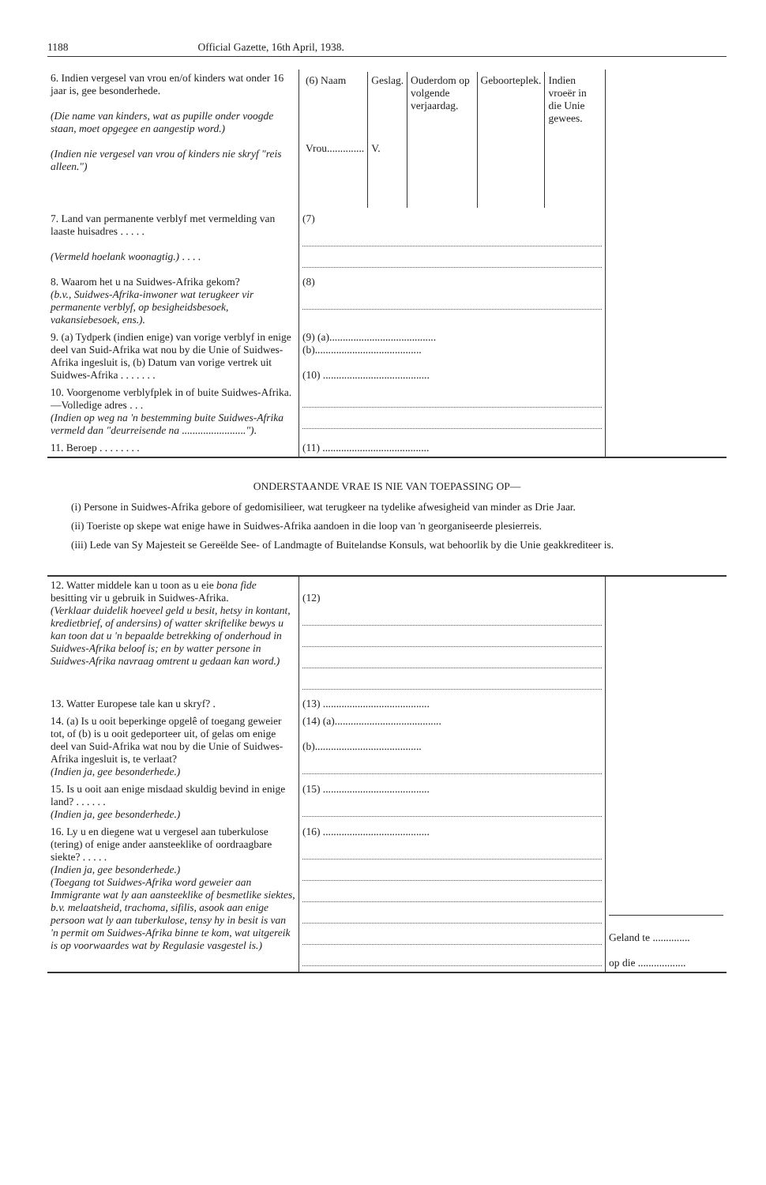1188 Official Gazette, 16th April, 1938.
| 6. Indien vergesel van vrou en/of kinders wat onder 16 jaar is, gee besonderhede. (Die name van kinders, wat as pupille onder voogde staan, moet opgegee en aangestip word.) (Indien nie vergesel van vrou of kinders nie skryf "reis alleen.") | / (6) Naam / Geslag. / Ouderdom op volgende verjaardag. / Geboorteplek. / Indien vroeër in die Unie gewees. / / Vrou.............. / V. / / / / | |
| 7. Land van permanente verblyf met vermelding van laaste huisadres . . . . . (Vermeld hoelank woonagtig.) . . . . | (7) | |
| 8. Waarom het u na Suidwes-Afrika gekom? (b.v., Suidwes-Afrika-inwoner wat terugkeer vir permanente verblyf, op besigheidsbesoek, vakansiebesoek, ens.). | (8) | |
| 9. (a) Tydperk (indien enige) van vorige verblyf in enige deel van Suid-Afrika wat nou by die Unie of Suidwes-Afrika ingesluit is, (b) Datum van vorige vertrek uit Suidwes-Afrika . . . . . . . | (9) (a)........................................ (b)........................................ (10) ........................................ | |
| 10. Voorgenome verblyfplek in of buite Suidwes-Afrika.—Volledige adres . . . (Indien op weg na 'n bestemming buite Suidwes-Afrika vermeld dan "deurreisende na ........................") . | | |
| 11. Beroep . . . . . . . . | (11) ........................................ | |
ONDERSTAANDE VRAE IS NIE VAN TOEPASSING OP—
(i) Persone in Suidwes-Afrika gebore of gedomisilieer, wat terugkeer na tydelike afwesigheid van minder as Drie Jaar.
(ii) Toeriste op skepe wat enige hawe in Suidwes-Afrika aandoen in die loop van 'n georganiseerde plesierreis.
(iii) Lede van Sy Majesteit se Gereëlde See- of Landmagte of Buitelandse Konsuls, wat behoorlik by die Unie geakkrediteer is.
| 12. Watter middele kan u toon as u eie bona fide besitting vir u gebruik in Suidwes-Afrika. (Verklaar duidelik hoeveel geld u besit, hetsy in kontant, kredietbrief, of andersins) of watter skriftelike bewys u kan toon dat u 'n bepaalde betrekking of onderhoud in Suidwes-Afrika beloof is; en by watter persone in Suidwes-Afrika navraag omtrent u gedaan kan word.) | (12) | |
| 13. Watter Europese tale kan u skryf? . | (13) ........................................ | |
| 14. (a) Is u ooit beperkinge opgelê of toegang geweier tot, of (b) is u ooit gedeporteer uit, of gelas om enige deel van Suid-Afrika wat nou by die Unie of Suidwes-Afrika ingesluit is, te verlaat? (Indien ja, gee besonderhede.) | (14) (a)........................................ (b)........................................ | |
| 15. Is u ooit aan enige misdaad skuldig bevind in enige land? . . . . . . (Indien ja, gee besonderhede.) | (15) ........................................ | |
| 16. Ly u en diegene wat u vergesel aan tuberkulose (tering) of enige ander aansteeklike of oordraagbare siekte? . . . . . (Indien ja, gee besonderhede.) (Toegang tot Suidwes-Afrika word geweier aan Immigrante wat ly aan aansteeklike of besmetlike siektes, b.v. melaatsheid, trachoma, sifilis, asook aan enige persoon wat ly aan tuberkulose, tensy hy in besit is van 'n permit om Suidwes-Afrika binne te kom, wat uitgereik is op voorwaardes wat by Regulasie vasgestel is.) | (16) ........................................ | Geland te .............. op die .................. |